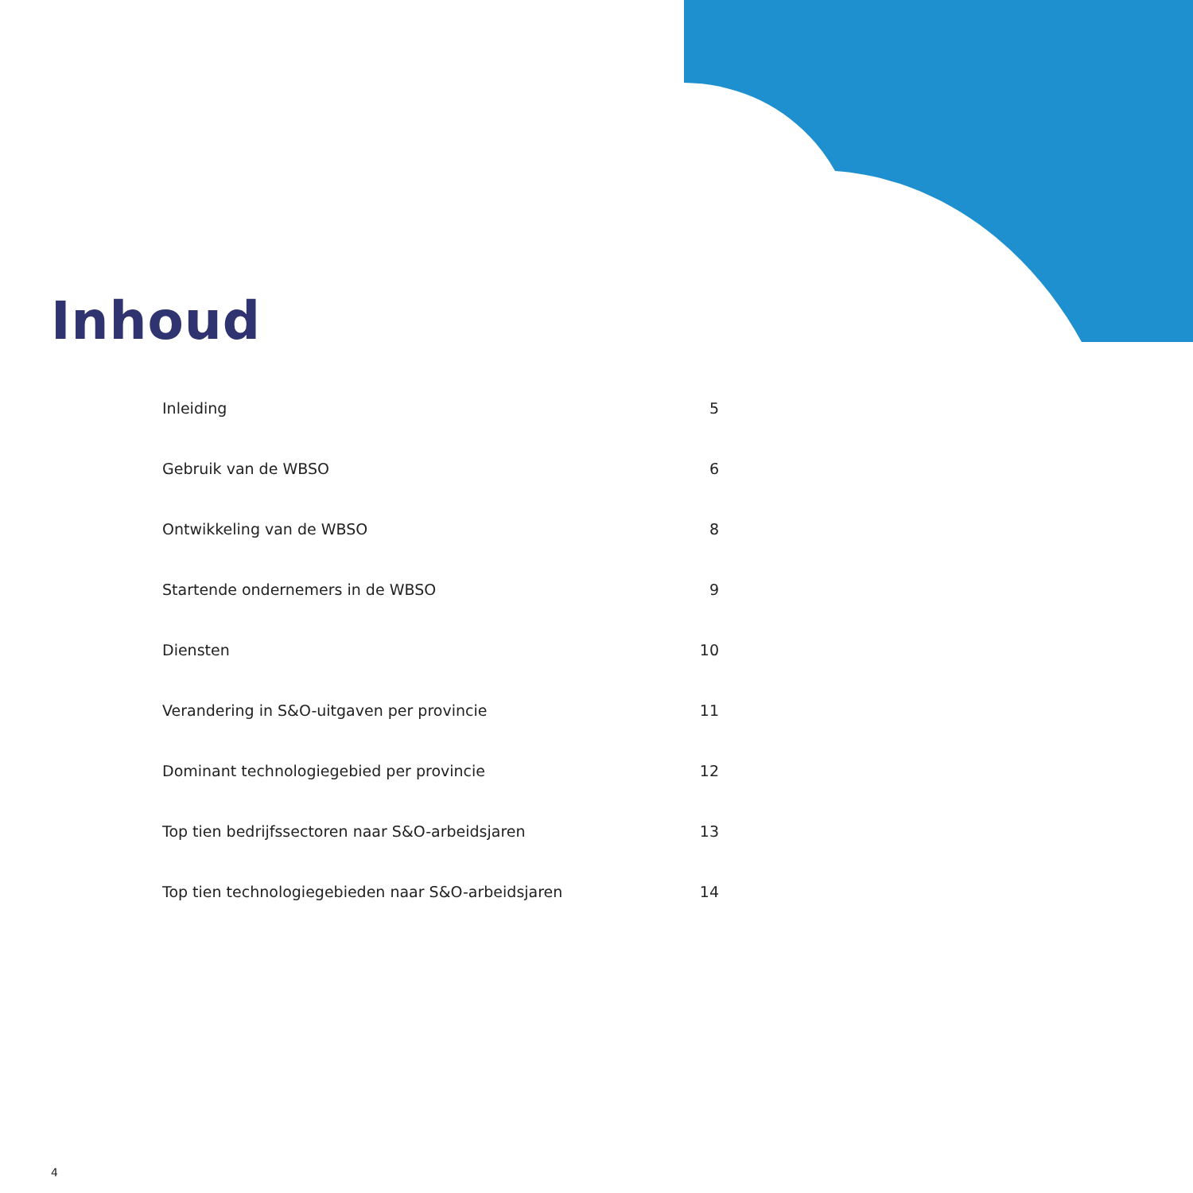Inhoud
Inleiding 5
Gebruik van de WBSO 6
Ontwikkeling van de WBSO 8
Startende ondernemers in de WBSO 9
Diensten 10
Verandering in S&O-uitgaven per provincie 11
Dominant technologiegebied per provincie 12
Top tien bedrijfssectoren naar S&O-arbeidsjaren 13
Top tien technologiegebieden naar S&O-arbeidsjaren 14
4